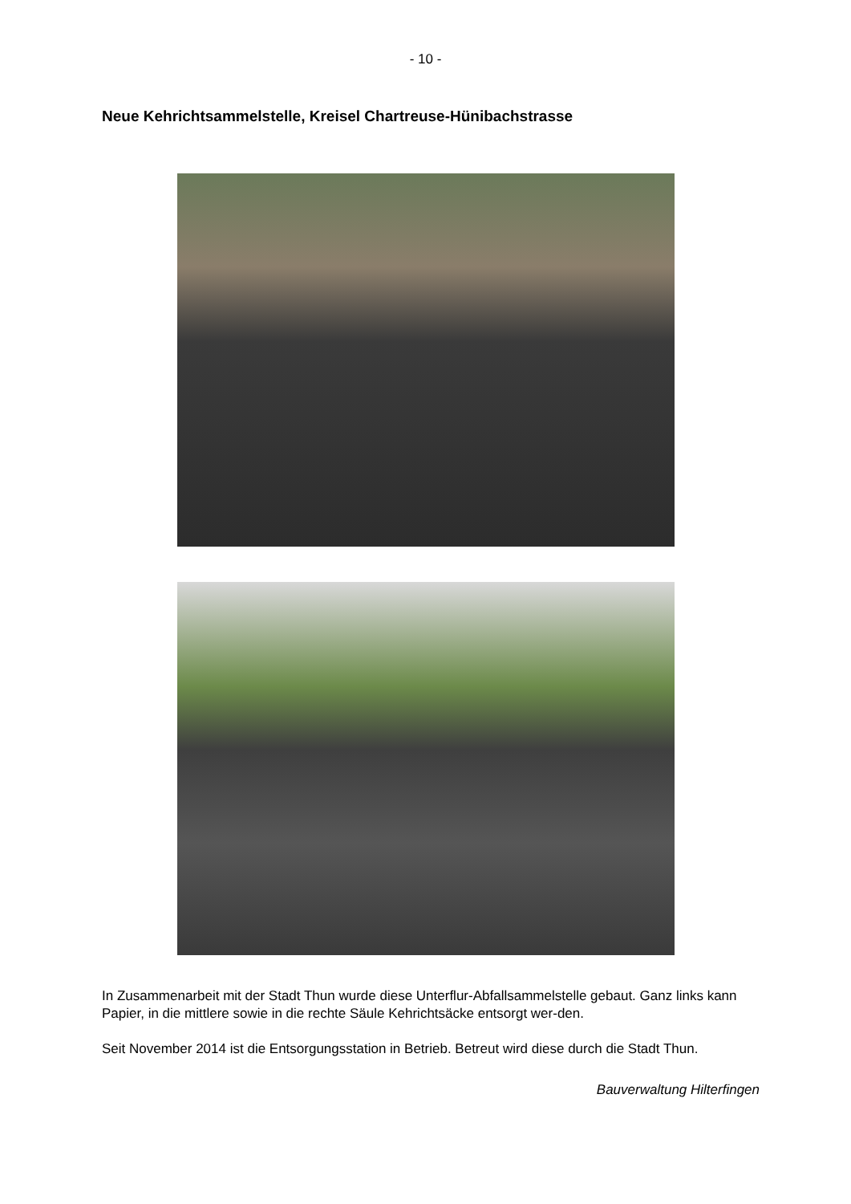- 10 -
Neue Kehrichtsammelstelle, Kreisel Chartreuse-Hünibachstrasse
In Zusammenarbeit mit der Stadt Thun wurde diese Unterflur-Abfallsammelstelle gebaut. Ganz links kann Papier, in die mittlere sowie in die rechte Säule Kehrichtsäcke entsorgt wer-den.
Seit November 2014 ist die Entsorgungsstation in Betrieb. Betreut wird diese durch die Stadt Thun.
Bauverwaltung Hilterfingen